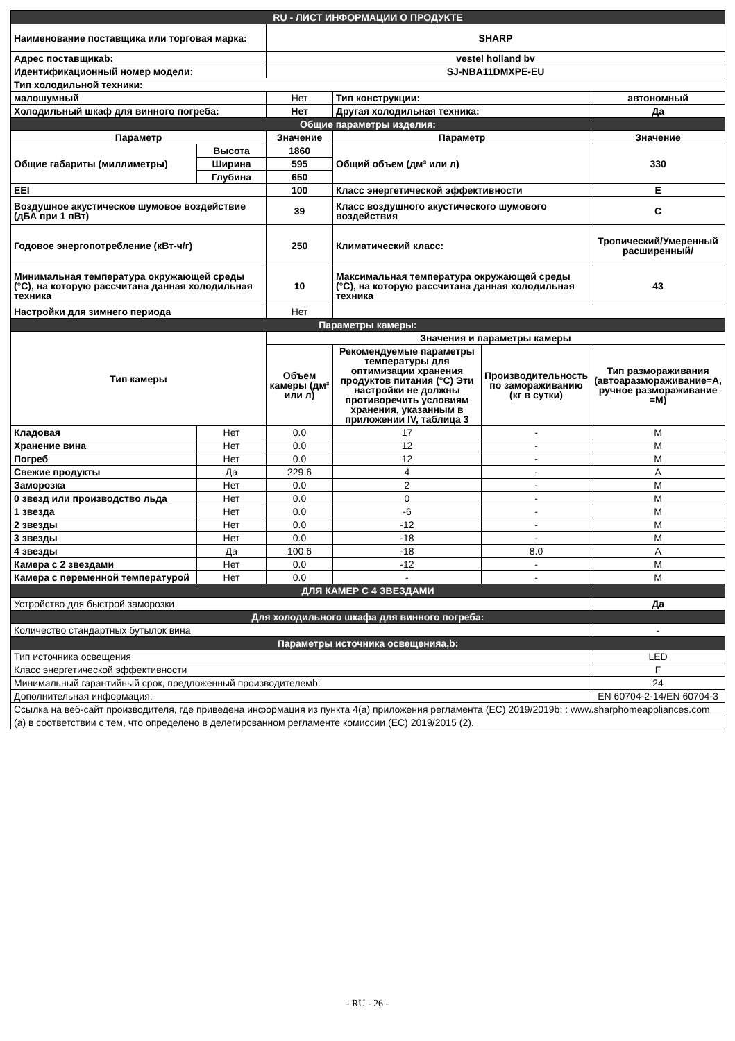| RU - ЛИСТ ИНФОРМАЦИИ О ПРОДУКТЕ | | | | | |
| Наименование поставщика или торговая марка: | | SHARP | | | |
| Адрес поставщикаb: | | vestel holland bv | | | |
| Идентификационный номер модели: | | SJ-NBA11DMXPE-EU | | | |
| Тип холодильной техники: | | | | | |
| малошумный | | Нет | Тип конструкции: | | автономный |
| Холодильный шкаф для винного погреба: | | Нет | Другая холодильная техника: | | Да |
| Общие параметры изделия: | | | | | |
| Параметр | | Значение | Параметр | | Значение |
| Общие габариты (миллиметры) | Высота | 1860 | Общий объем (дм³ или л) | | 330 |
| | Ширина | 595 | | | |
| | Глубина | 650 | | | |
| EEI | | 100 | Класс энергетической эффективности | | E |
| Воздушное акустическое шумовое воздействие (дБА при 1 пВт) | | 39 | Класс воздушного акустического шумового воздействия | | C |
| Годовое энергопотребление (кВт-ч/г) | | 250 | Климатический класс: | | Тропический/Умеренный расширенный/ |
| Минимальная температура окружающей среды (°C), на которую рассчитана данная холодильная техника | | 10 | Максимальная температура окружающей среды (°C), на которую рассчитана данная холодильная техника | | 43 |
| Настройки для зимнего периода | | Нет | | | |
| Параметры камеры: | | | | | |
| Тип камеры | | Значения и параметры камеры | | | |
| | | Объем камеры (дм³ или л) | Рекомендуемые параметры температуры для оптимизации хранения продуктов питания (°C) Эти настройки не должны противоречить условиям хранения, указанным в приложении IV, таблица 3 | Производительность по замораживанию (кг в сутки) | Тип размораживания (автоаразмораживание=A, ручное размораживание =M) |
| Кладовая | Нет | 0.0 | 17 | - | M |
| Хранение вина | Нет | 0.0 | 12 | - | M |
| Погреб | Нет | 0.0 | 12 | - | M |
| Свежие продукты | Да | 229.6 | 4 | - | A |
| Заморозка | Нет | 0.0 | 2 | - | M |
| 0 звезд или производство льда | Нет | 0.0 | 0 | - | M |
| 1 звезда | Нет | 0.0 | -6 | - | M |
| 2 звезды | Нет | 0.0 | -12 | - | M |
| 3 звезды | Нет | 0.0 | -18 | - | M |
| 4 звезды | Да | 100.6 | -18 | 8.0 | A |
| Камера с 2 звездами | Нет | 0.0 | -12 | - | M |
| Камера с переменной температурой | Нет | 0.0 | - | - | M |
| ДЛЯ КАМЕР С 4 ЗВЕЗДАМИ | | | | | |
| Устройство для быстрой заморозки | | | | | Да |
| Для холодильного шкафа для винного погреба: | | | | | |
| Количество стандартных бутылок вина | | | | | - |
| Параметры источника освещенияa,b: | | | | | |
| Тип источника освещения | | | | | LED |
| Класс энергетической эффективности | | | | | F |
| Минимальный гарантийный срок, предложенный производителемb: | | | | | 24 |
| Дополнительная информация: | | | | | EN 60704-2-14/EN 60704-3 |
| Ссылка на веб-сайт производителя, где приведена информация из пункта 4(a) приложения регламента (EC) 2019/2019b: : www.sharphomeappliances.com | | | | | |
| (a) в соответствии с тем, что определено в делегированном регламенте комиссии (EC) 2019/2015 (2). | | | | | |
- RU - 26 -